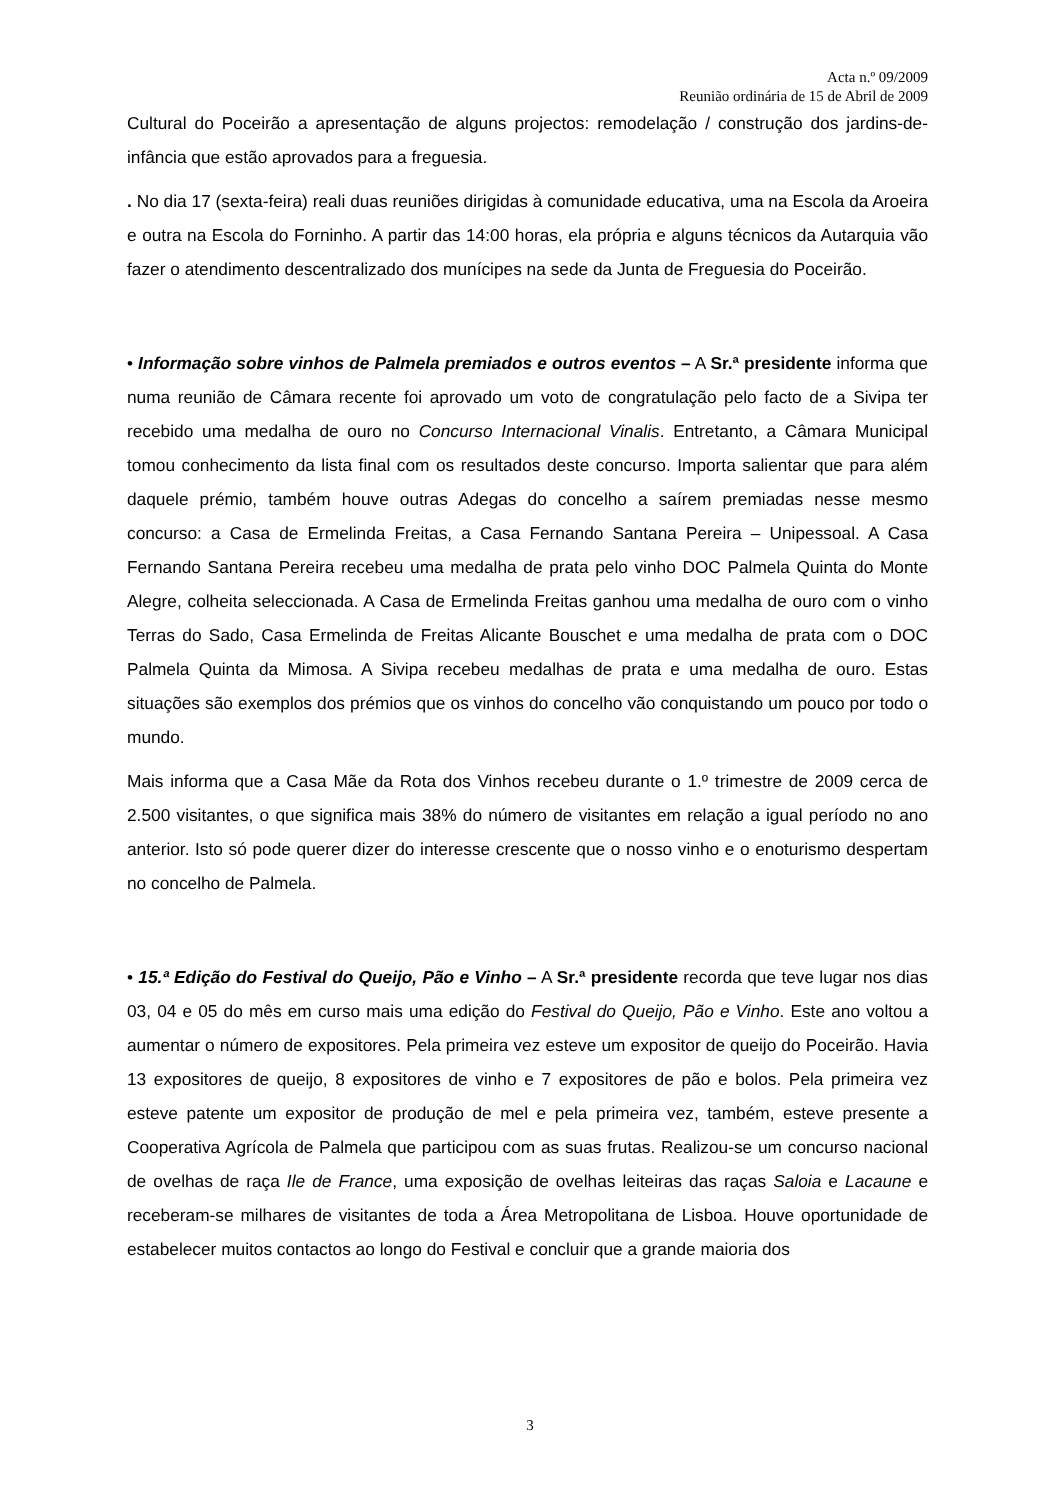Acta n.º 09/2009
Reunião ordinária de 15 de Abril de 2009
Cultural do Poceirão a apresentação de alguns projectos: remodelação / construção dos jardins-de-infância que estão aprovados para a freguesia.
. No dia 17 (sexta-feira) reali duas reuniões dirigidas à comunidade educativa, uma na Escola da Aroeira e outra na Escola do Forninho. A partir das 14:00 horas, ela própria e alguns técnicos da Autarquia vão fazer o atendimento descentralizado dos munícipes na sede da Junta de Freguesia do Poceirão.
• Informação sobre vinhos de Palmela premiados e outros eventos – A Sr.ª presidente informa que numa reunião de Câmara recente foi aprovado um voto de congratulação pelo facto de a Sivipa ter recebido uma medalha de ouro no Concurso Internacional Vinalis. Entretanto, a Câmara Municipal tomou conhecimento da lista final com os resultados deste concurso. Importa salientar que para além daquele prémio, também houve outras Adegas do concelho a saírem premiadas nesse mesmo concurso: a Casa de Ermelinda Freitas, a Casa Fernando Santana Pereira – Unipessoal. A Casa Fernando Santana Pereira recebeu uma medalha de prata pelo vinho DOC Palmela Quinta do Monte Alegre, colheita seleccionada. A Casa de Ermelinda Freitas ganhou uma medalha de ouro com o vinho Terras do Sado, Casa Ermelinda de Freitas Alicante Bouschet e uma medalha de prata com o DOC Palmela Quinta da Mimosa. A Sivipa recebeu medalhas de prata e uma medalha de ouro. Estas situações são exemplos dos prémios que os vinhos do concelho vão conquistando um pouco por todo o mundo.
Mais informa que a Casa Mãe da Rota dos Vinhos recebeu durante o 1.º trimestre de 2009 cerca de 2.500 visitantes, o que significa mais 38% do número de visitantes em relação a igual período no ano anterior. Isto só pode querer dizer do interesse crescente que o nosso vinho e o enoturismo despertam no concelho de Palmela.
• 15.ª Edição do Festival do Queijo, Pão e Vinho – A Sr.ª presidente recorda que teve lugar nos dias 03, 04 e 05 do mês em curso mais uma edição do Festival do Queijo, Pão e Vinho. Este ano voltou a aumentar o número de expositores. Pela primeira vez esteve um expositor de queijo do Poceirão. Havia 13 expositores de queijo, 8 expositores de vinho e 7 expositores de pão e bolos. Pela primeira vez esteve patente um expositor de produção de mel e pela primeira vez, também, esteve presente a Cooperativa Agrícola de Palmela que participou com as suas frutas. Realizou-se um concurso nacional de ovelhas de raça Ile de France, uma exposição de ovelhas leiteiras das raças Saloia e Lacaune e receberam-se milhares de visitantes de toda a Área Metropolitana de Lisboa. Houve oportunidade de estabelecer muitos contactos ao longo do Festival e concluir que a grande maioria dos
3